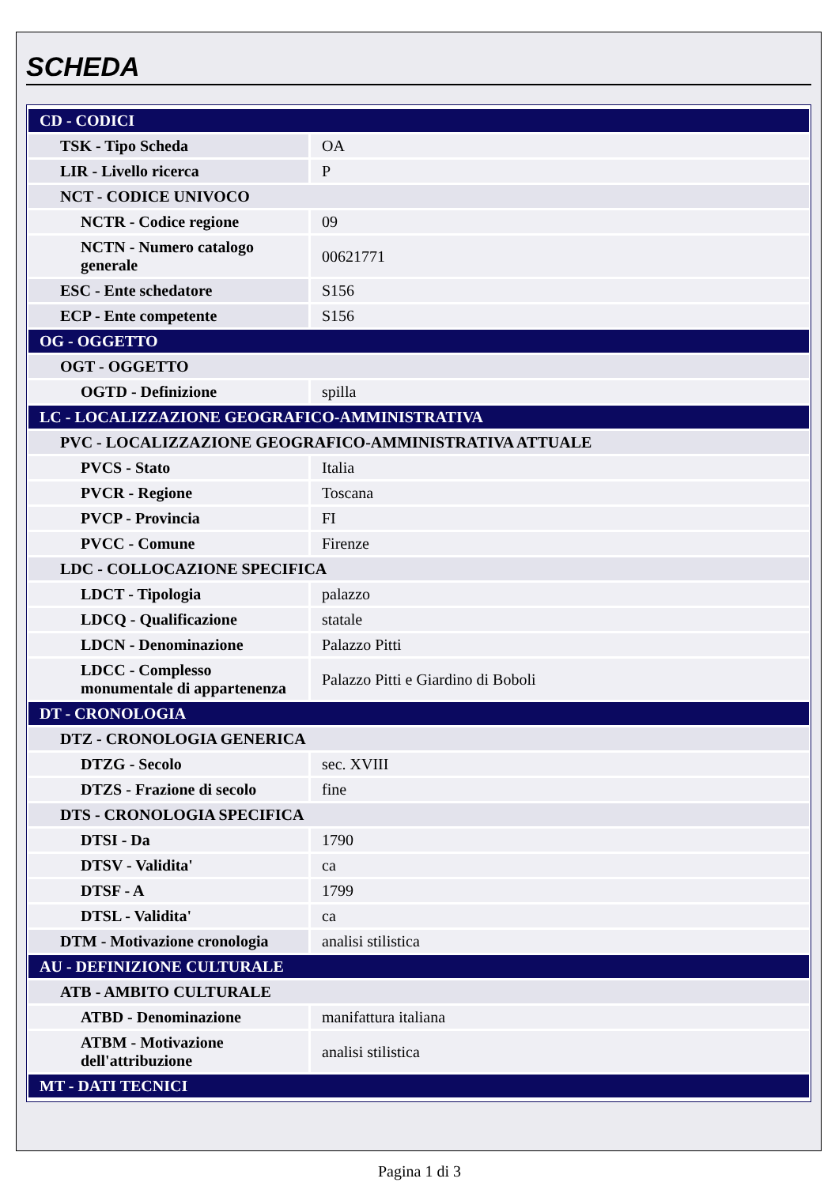SCHEDA
| CD - CODICI | |
| TSK - Tipo Scheda | OA |
| LIR - Livello ricerca | P |
| NCT - CODICE UNIVOCO | |
| NCTR - Codice regione | 09 |
| NCTN - Numero catalogo generale | 00621771 |
| ESC - Ente schedatore | S156 |
| ECP - Ente competente | S156 |
| OG - OGGETTO | |
| OGT - OGGETTO | |
| OGTD - Definizione | spilla |
| LC - LOCALIZZAZIONE GEOGRAFICO-AMMINISTRATIVA | |
| PVC - LOCALIZZAZIONE GEOGRAFICO-AMMINISTRATIVA ATTUALE | |
| PVCS - Stato | Italia |
| PVCR - Regione | Toscana |
| PVCP - Provincia | FI |
| PVCC - Comune | Firenze |
| LDC - COLLOCAZIONE SPECIFICA | |
| LDCT - Tipologia | palazzo |
| LDCQ - Qualificazione | statale |
| LDCN - Denominazione | Palazzo Pitti |
| LDCC - Complesso monumentale di appartenenza | Palazzo Pitti e Giardino di Boboli |
| DT - CRONOLOGIA | |
| DTZ - CRONOLOGIA GENERICA | |
| DTZG - Secolo | sec. XVIII |
| DTZS - Frazione di secolo | fine |
| DTS - CRONOLOGIA SPECIFICA | |
| DTSI - Da | 1790 |
| DTSV - Validita' | ca |
| DTSF - A | 1799 |
| DTSL - Validita' | ca |
| DTM - Motivazione cronologia | analisi stilistica |
| AU - DEFINIZIONE CULTURALE | |
| ATB - AMBITO CULTURALE | |
| ATBD - Denominazione | manifattura italiana |
| ATBM - Motivazione dell'attribuzione | analisi stilistica |
| MT - DATI TECNICI | |
Pagina 1 di 3